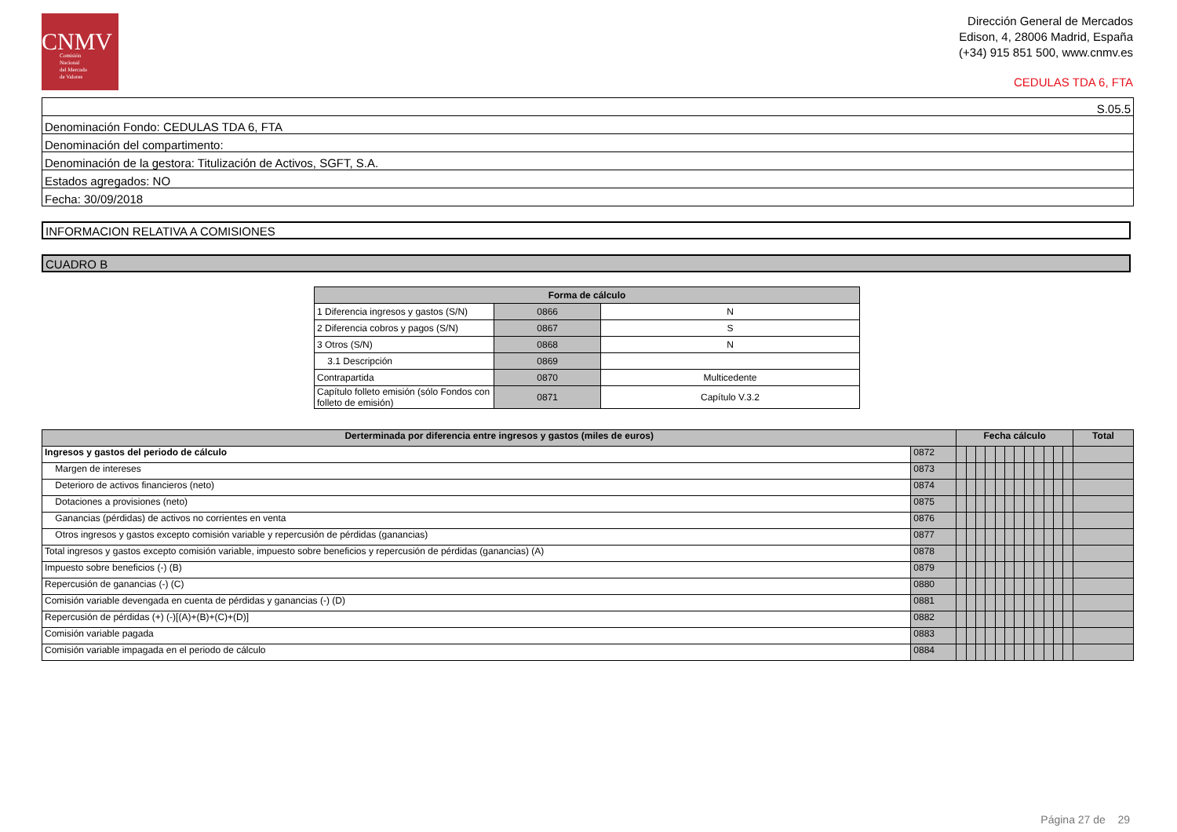CNMV
Comisión
Nacional
del Mercado
de Valores
Dirección General de Mercados
Edison, 4, 28006 Madrid, España
(+34) 915 851 500, www.cnmv.es
CEDULAS TDA 6, FTA
| S.05.5 |
| Denominación Fondo: CEDULAS TDA 6, FTA |
| Denominación del compartimento: |
| Denominación de la gestora: Titulización de Activos, SGFT, S.A. |
| Estados agregados: NO |
| Fecha: 30/09/2018 |
INFORMACION RELATIVA A COMISIONES
CUADRO B
| Forma de cálculo | | |
| --- | --- | --- |
| 1 Diferencia ingresos y gastos (S/N) | 0866 | N |
| 2 Diferencia cobros y pagos (S/N) | 0867 | S |
| 3 Otros (S/N) | 0868 | N |
| 3.1 Descripción | 0869 | |
| Contrapartida | 0870 | Multicedente |
| Capítulo folleto emisión (sólo Fondos con folleto de emisión) | 0871 | Capítulo V.3.2 |
| Derterminada por diferencia entre ingresos y gastos (miles de euros) | | Fecha cálculo | | | | | | | | | | | | Total |
| --- | --- | --- | --- | --- | --- | --- | --- | --- | --- | --- | --- | --- | --- | --- |
| Ingresos y gastos del periodo de cálculo | 0872 | | | | | | | | | | | | | |
| Margen de intereses | 0873 | | | | | | | | | | | | | |
| Deterioro de activos financieros (neto) | 0874 | | | | | | | | | | | | | |
| Dotaciones a provisiones (neto) | 0875 | | | | | | | | | | | | | |
| Ganancias (pérdidas) de activos no corrientes en venta | 0876 | | | | | | | | | | | | | |
| Otros ingresos y gastos excepto comisión variable y repercusión de pérdidas (ganancias) | 0877 | | | | | | | | | | | | | |
| Total ingresos y gastos excepto comisión variable, impuesto sobre beneficios y repercusión de pérdidas (ganancias) (A) | 0878 | | | | | | | | | | | | | |
| Impuesto sobre beneficios (-) (B) | 0879 | | | | | | | | | | | | | |
| Repercusión de ganancias (-) (C) | 0880 | | | | | | | | | | | | | |
| Comisión variable devengada en cuenta de pérdidas y ganancias (-) (D) | 0881 | | | | | | | | | | | | | |
| Repercusión de pérdidas (+) (-)[(A)+(B)+(C)+(D)] | 0882 | | | | | | | | | | | | | |
| Comisión variable pagada | 0883 | | | | | | | | | | | | | |
| Comisión variable impagada en el periodo de cálculo | 0884 | | | | | | | | | | | | | |
Página 27 de 29